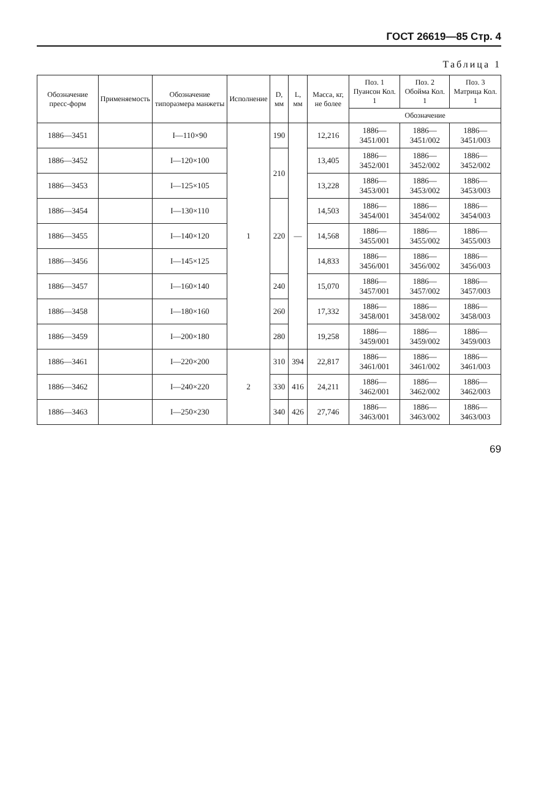ГОСТ 26619—85 Стр. 4
Таблица 1
| Обозначение пресс-форм | Применяемость | Обозначение типоразмера манжеты | Исполнение | D, мм | L, мм | Масса, кг, не более | Поз. 1 Пуансон Кол. 1 | Поз. 2 Обойма Кол. 1 | Поз. 3 Матрица Кол. 1 |
| --- | --- | --- | --- | --- | --- | --- | --- | --- | --- |
| | | | | | | | Обозначение | | |
| 1886—3451 | | I—110×90 | 1 | 190 | — | 12,216 | 1886—3451/001 | 1886—3451/002 | 1886—3451/003 |
| 1886—3452 | | I—120×100 | | 210 | | 13,405 | 1886—3452/001 | 1886—3452/002 | 1886—3452/002 |
| 1886—3453 | | I—125×105 | | | | 13,228 | 1886—3453/001 | 1886—3453/002 | 1886—3453/003 |
| 1886—3454 | | I—130×110 | | 220 | | 14,503 | 1886—3454/001 | 1886—3454/002 | 1886—3454/003 |
| 1886—3455 | | I—140×120 | | | | 14,568 | 1886—3455/001 | 1886—3455/002 | 1886—3455/003 |
| 1886—3456 | | I—145×125 | | | | 14,833 | 1886—3456/001 | 1886—3456/002 | 1886—3456/003 |
| 1886—3457 | | I—160×140 | | 240 | | 15,070 | 1886—3457/001 | 1886—3457/002 | 1886—3457/003 |
| 1886—3458 | | I—180×160 | | 260 | | 17,332 | 1886—3458/001 | 1886—3458/002 | 1886—3458/003 |
| 1886—3459 | | I—200×180 | | 280 | | 19,258 | 1886—3459/001 | 1886—3459/002 | 1886—3459/003 |
| 1886—3461 | | I—220×200 | 2 | 310 | 394 | 22,817 | 1886—3461/001 | 1886—3461/002 | 1886—3461/003 |
| 1886—3462 | | I—240×220 | | 330 | 416 | 24,211 | 1886—3462/001 | 1886—3462/002 | 1886—3462/003 |
| 1886—3463 | | I—250×230 | | 340 | 426 | 27,746 | 1886—3463/001 | 1886—3463/002 | 1886—3463/003 |
69